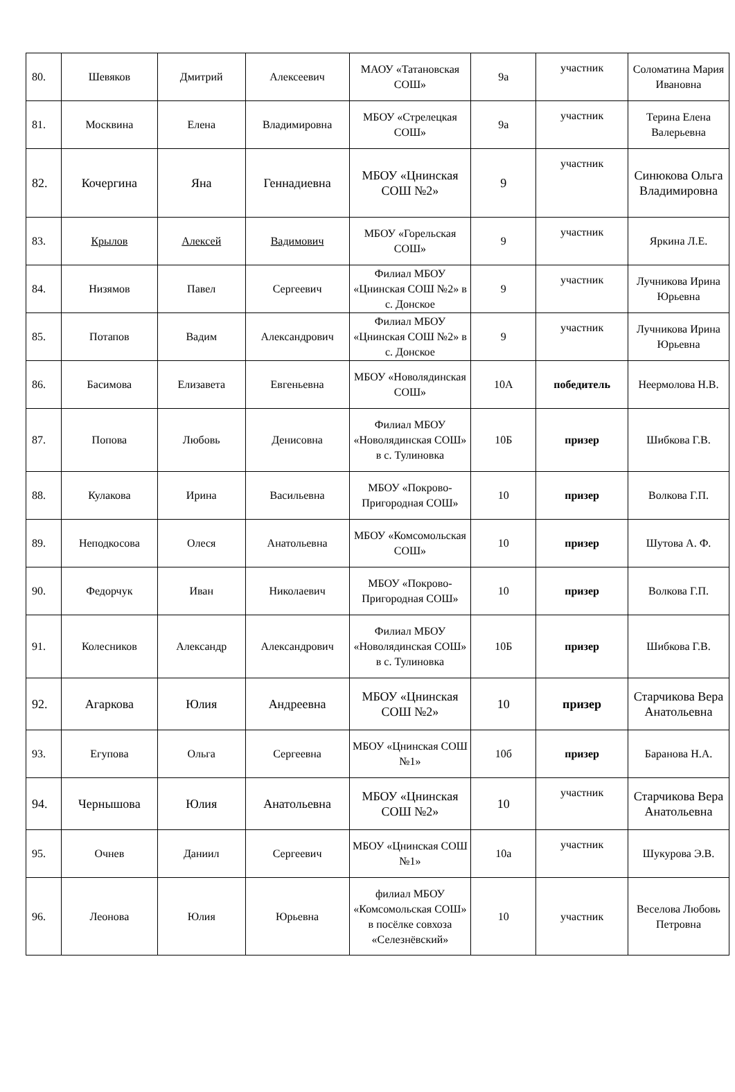| 80. | Шевяков | Дмитрий | Алексеевич | МАОУ «Татановская СОШ» | 9а | участник | Соломатина Мария Ивановна |
| 81. | Москвина | Елена | Владимировна | МБОУ «Стрелецкая СОШ» | 9а | участник | Терина Елена Валерьевна |
| 82. | Кочергина | Яна | Геннадиевна | МБОУ «Цнинская СОШ №2» | 9 | участник | Синюкова Ольга Владимировна |
| 83. | Крылов | Алексей | Вадимович | МБОУ «Горельская СОШ» | 9 | участник | Яркина Л.Е. |
| 84. | Низямов | Павел | Сергеевич | Филиал МБОУ «Цнинская СОШ №2» в с. Донское | 9 | участник | Лучникова Ирина Юрьевна |
| 85. | Потапов | Вадим | Александрович | Филиал МБОУ «Цнинская СОШ №2» в с. Донское | 9 | участник | Лучникова Ирина Юрьевна |
| 86. | Басимова | Елизавета | Евгеньевна | МБОУ «Новолядинская СОШ» | 10А | победитель | Неермолова Н.В. |
| 87. | Попова | Любовь | Денисовна | Филиал МБОУ «Новолядинская СОШ» в с. Тулиновка | 10Б | призер | Шибкова Г.В. |
| 88. | Кулакова | Ирина | Васильевна | МБОУ «Покрово-Пригородная СОШ» | 10 | призер | Волкова Г.П. |
| 89. | Неподкосова | Олеся | Анатольевна | МБОУ «Комсомольская СОШ» | 10 | призер | Шутова А. Ф. |
| 90. | Федорчук | Иван | Николаевич | МБОУ «Покрово-Пригородная СОШ» | 10 | призер | Волкова Г.П. |
| 91. | Колесников | Александр | Александрович | Филиал МБОУ «Новолядинская СОШ» в с. Тулиновка | 10Б | призер | Шибкова Г.В. |
| 92. | Агаркова | Юлия | Андреевна | МБОУ «Цнинская СОШ №2» | 10 | призер | Старчикова Вера Анатольевна |
| 93. | Егупова | Ольга | Сергеевна | МБОУ «Цнинская СОШ №1» | 10б | призер | Баранова Н.А. |
| 94. | Чернышова | Юлия | Анатольевна | МБОУ «Цнинская СОШ №2» | 10 | участник | Старчикова Вера Анатольевна |
| 95. | Очнев | Даниил | Сергеевич | МБОУ «Цнинская СОШ №1» | 10а | участник | Шукурова Э.В. |
| 96. | Леонова | Юлия | Юрьевна | филиал МБОУ «Комсомольская СОШ» в посёлке совхоза «Селезнёвский» | 10 | участник | Веселова Любовь Петровна |